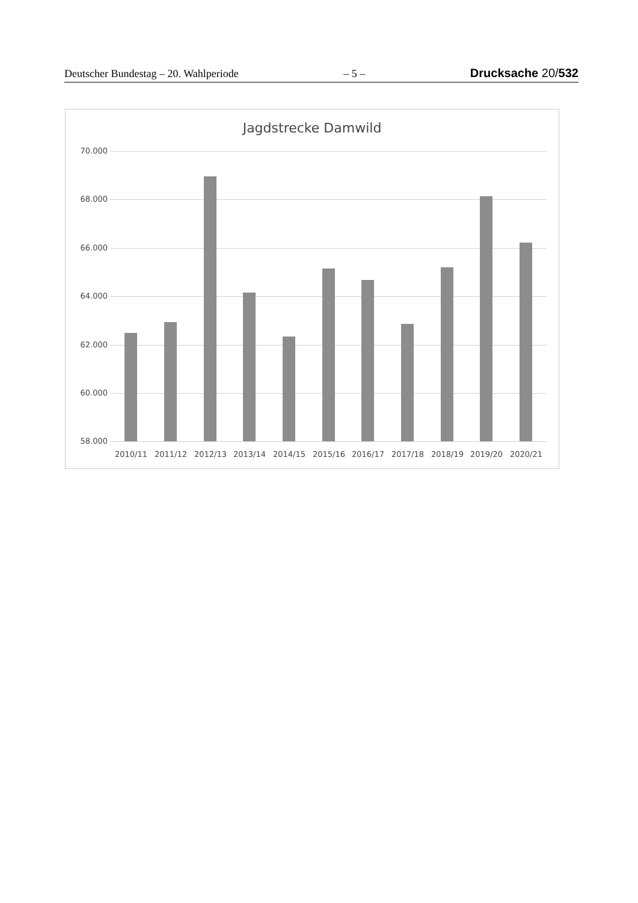Deutscher Bundestag – 20. Wahlperiode – 5 – Drucksache 20/532
Jagdstrecke Damwild
70.000
68.000
66.000
64.000
62.000
60.000
58.000
2010/11 2011/12 2012/13 2013/14 2014/15 2015/16 2016/17 2017/18 2018/19 2019/20 2020/21